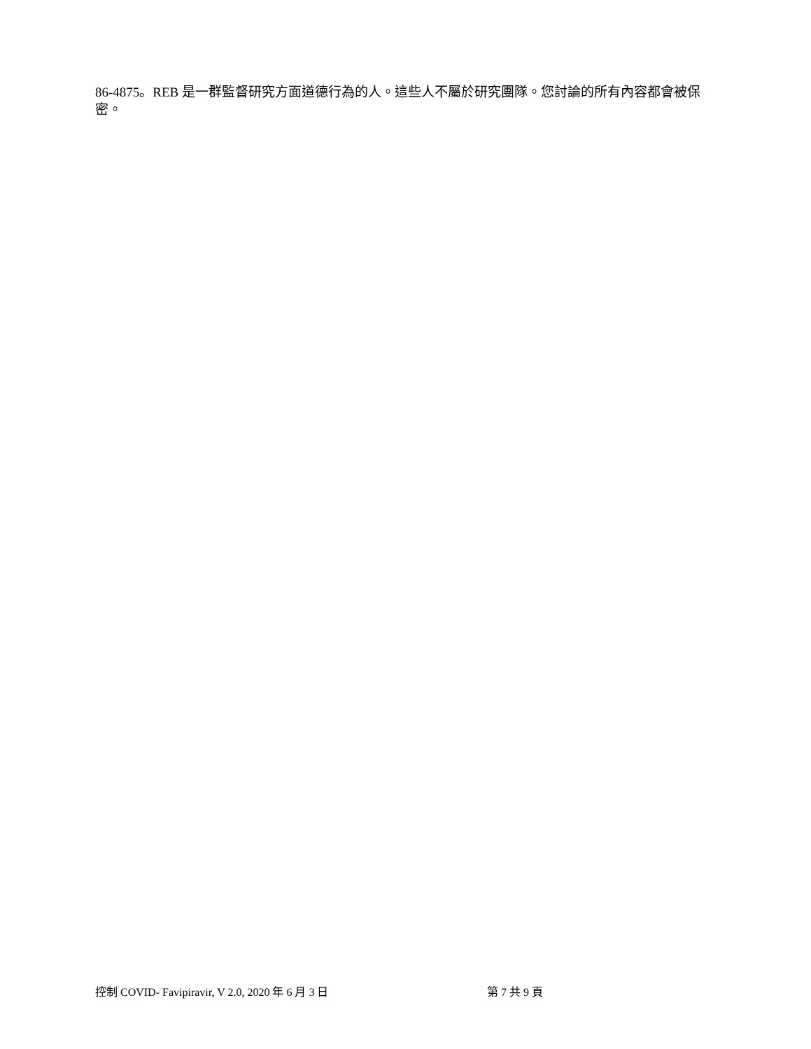86-4875。REB 是一群監督研究方面道德行為的人。這些人不屬於研究團隊。您討論的所有內容都會被保密。
控制 COVID- Favipiravir, V 2.0, 2020 年 6 月 3 日 第 7 共 9 頁